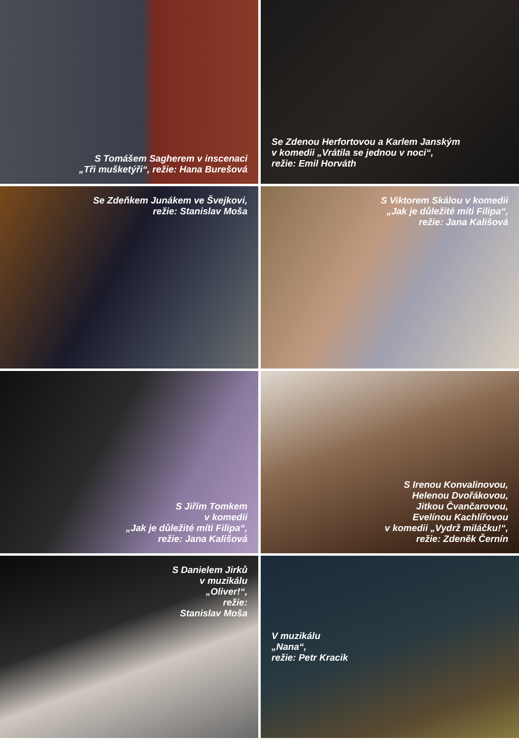S Tomášem Sagherem v inscenaci
„Tři mušketýři“, režie: Hana Burešová
Se Zdenou Herfortovou a Karlem Janským
v komedii „Vrátila se jednou v noci“,
režie: Emil Horváth
Se Zdeňkem Junákem ve Švejkovi,
režie: Stanislav Moša
S Viktorem Skálou v komedii
„Jak je důležité míti Filipa“,
režie: Jana Kališová
S Jiřím Tomkem
v komedii
„Jak je důležité míti Filipa“,
režie: Jana Kališová
S Irenou Konvalinovou,
Helenou Dvořákovou,
Jitkou Čvančarovou,
Evelínou Kachlířovou
v komedii „Vydrž miláčku!“,
režie: Zdeněk Černín
S Danielem Jirků
v muzikálu
„Oliver!“,
režie:
Stanislav Moša
V muzikálu
„Nana“,
režie: Petr Kracik